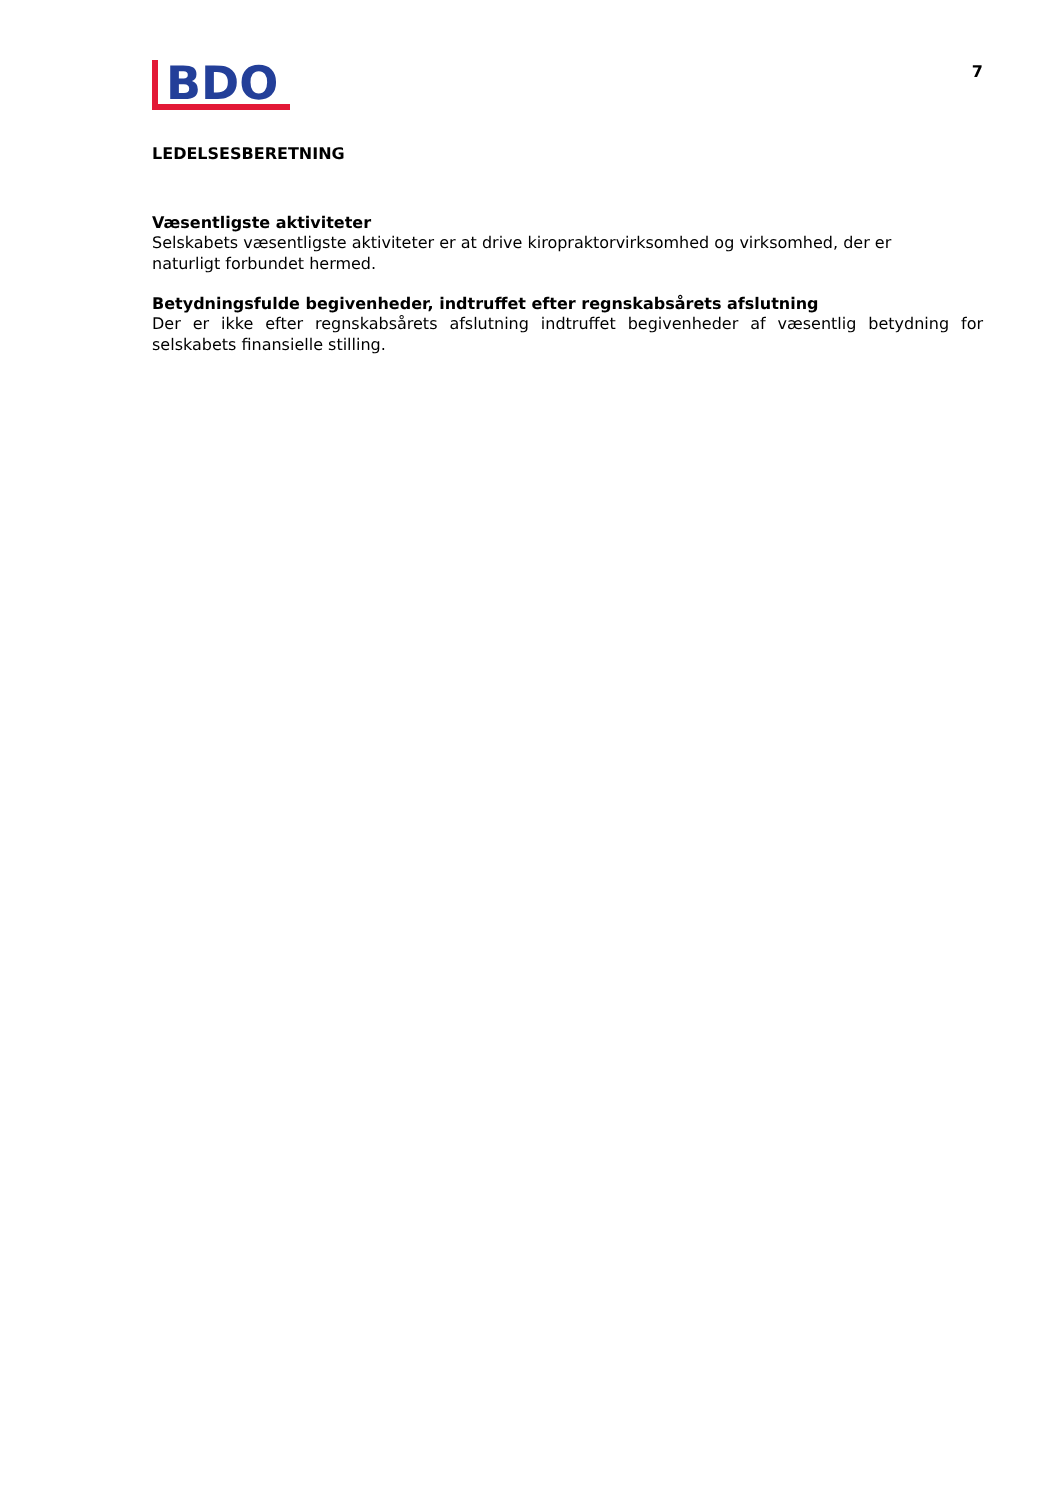BDO
7
LEDELSESBERETNING
Væsentligste aktiviteter
Selskabets væsentligste aktiviteter er at drive kiropraktorvirksomhed og virksomhed, der er
naturligt forbundet hermed.
Betydningsfulde begivenheder, indtruffet efter regnskabsårets afslutning
Der er ikke efter regnskabsårets afslutning indtruffet begivenheder af væsentlig betydning for selskabets finansielle stilling.